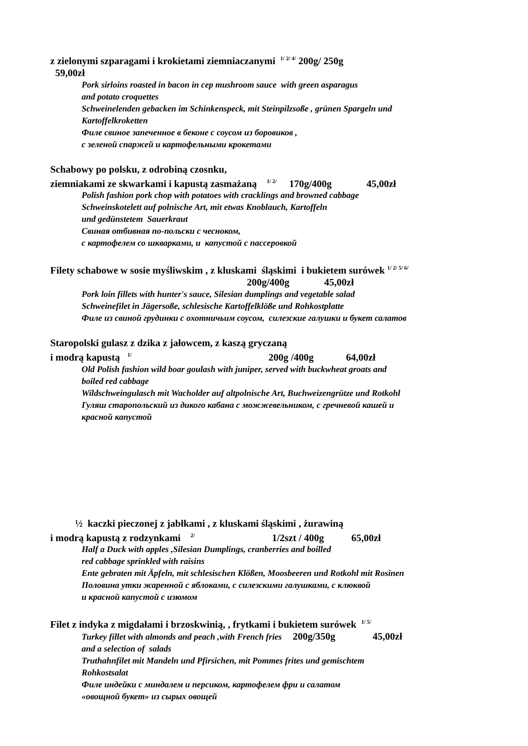z zielonymi szparagami i krokietami ziemniaczanymi <sup>1/ 2/ 4/</sup> 200g/ 250g
59,00zł
Pork sirloins roasted in bacon in cep mushroom sauce with green asparagus and potato croquettes Schweinelenden gebacken im Schinkenspeck, mit Steinpilzsoße , grünen Spargeln und Kartoffelkroketten Филе свиное запеченное в беконе с соусом из боровиков , с зеленой спаржей и картофельными крокетами
Schabowy po polsku, z odrobiną czosnku, ziemniakami ze skwarkami i kapustą zasmażaną <sup>1/ 2/</sup> 170g/400g 45,00zł
Polish fashion pork chop with potatoes with cracklings and browned cabbage Schweinskotelett auf polnische Art, mit etwas Knoblauch, Kartoffeln und gedünstetem Sauerkraut Свиная отбивная по-польски с чесноком, с картофелем со шкварками, и капустой с пассеровкой
Filety schabowe w sosie myśliwskim , z kluskami śląskimi i bukietem surówek <sup>1/ 2/ 5/ 6/</sup> 200g/400g 45,00zł
Pork loin fillets with hunter's sauce, Silesian dumplings and vegetable salad Schweinefilet in Jägersoße, schlesische Kartoffelklöße und Rohkostplatte Филе из свиной грудинки с охотничьим соусом, силезские галушки и букет салатов
Staropolski gulasz z dzika z jałowcem, z kaszą gryczaną i modrą kapustą <sup>1/</sup> 200g /400g 64,00zł
Old Polish fashion wild boar goulash with juniper, served with buckwheat groats and boiled red cabbage Wildschweingulasch mit Wacholder auf altpolnische Art, Buchweizengrütze und Rotkohl Гуляш старопольский из дикого кабана с можжевельником, с гречневой кашей и красной капустой
½ kaczki pieczonej z jabłkami , z kluskami śląskimi , żurawiną i modrą kapustą z rodzynkami <sup>2/</sup> 1/2szt / 400g 65,00zł
Half a Duck with apples ,Silesian Dumplings, cranberries and boilled red cabbage sprinkled with raisins Ente gebraten mit Äpfeln, mit schlesischen Klößen, Moosbeeren und Rotkohl mit Rosinen Половина утки жаренной с яблоками, с силезскими галушками, с клюквой и красной капустой с изюмом
Filet z indyka z migdałami i brzoskwinią, , frytkami i bukietem surówek <sup>1/ 5/</sup>
Turkey fillet with almonds and peach ,with French fries 200g/350g 45,00zł and a selection of salads Truthahnfilet mit Mandeln und Pfirsichen, mit Pommes frites und gemischtem Rohkostsalat Филе индейки с миндалем и персиком, картофелем фри и салатом «овощной букет» из сырых овощей